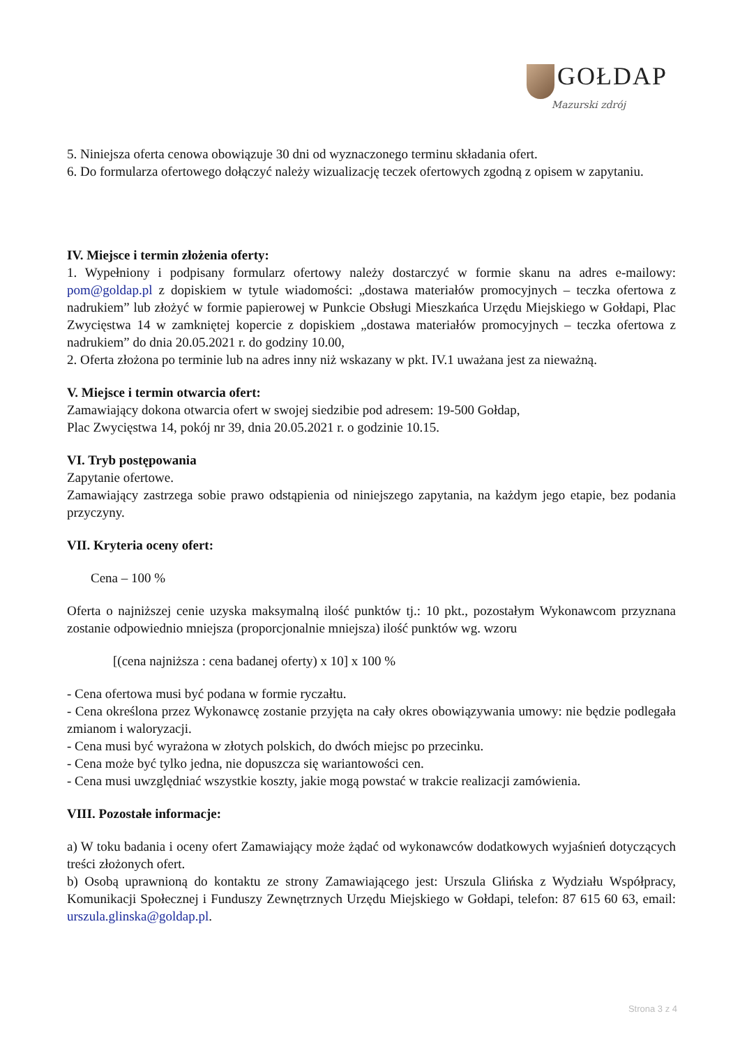GOŁDAP
Mazurski zdrój
5. Niniejsza oferta cenowa obowiązuje 30 dni od wyznaczonego terminu składania ofert.
6. Do formularza ofertowego dołączyć należy wizualizację teczek ofertowych zgodną z opisem w zapytaniu.
IV. Miejsce i termin złożenia oferty:
1. Wypełniony i podpisany formularz ofertowy należy dostarczyć w formie skanu na adres e-mailowy: pom@goldap.pl z dopiskiem w tytule wiadomości: „dostawa materiałów promocyjnych – teczka ofertowa z nadrukiem” lub złożyć w formie papierowej w Punkcie Obsługi Mieszkańca Urzędu Miejskiego w Gołdapi, Plac Zwycięstwa 14 w zamkniętej kopercie z dopiskiem „dostawa materiałów promocyjnych – teczka ofertowa z nadrukiem” do dnia 20.05.2021 r. do godziny 10.00,
2. Oferta złożona po terminie lub na adres inny niż wskazany w pkt. IV.1 uważana jest za nieważną.
V. Miejsce i termin otwarcia ofert:
Zamawiający dokona otwarcia ofert w swojej siedzibie pod adresem: 19-500 Gołdap,
Plac Zwycięstwa 14, pokój nr 39, dnia 20.05.2021 r. o godzinie 10.15.
VI. Tryb postępowania
Zapytanie ofertowe.
Zamawiający zastrzega sobie prawo odstąpienia od niniejszego zapytania, na każdym jego etapie, bez podania przyczyny.
VII. Kryteria oceny ofert:
Cena – 100 %
Oferta o najniższej cenie uzyska maksymalną ilość punktów tj.: 10 pkt., pozostałym Wykonawcom przyznana zostanie odpowiednio mniejsza (proporcjonalnie mniejsza) ilość punktów wg. wzoru
[(cena najniższa : cena badanej oferty) x 10] x 100 %
- Cena ofertowa musi być podana w formie ryczałtu.
- Cena określona przez Wykonawcę zostanie przyjęta na cały okres obowiązywania umowy: nie będzie podlegała zmianom i waloryzacji.
- Cena musi być wyrażona w złotych polskich, do dwóch miejsc po przecinku.
- Cena może być tylko jedna, nie dopuszcza się wariantowości cen.
- Cena musi uwzględniać wszystkie koszty, jakie mogą powstać w trakcie realizacji zamówienia.
VIII. Pozostałe informacje:
a) W toku badania i oceny ofert Zamawiający może żądać od wykonawców dodatkowych wyjaśnień dotyczących treści złożonych ofert.
b) Osobą uprawnioną do kontaktu ze strony Zamawiającego jest: Urszula Glińska z Wydziału Współpracy, Komunikacji Społecznej i Funduszy Zewnętrznych Urzędu Miejskiego w Gołdapi, telefon: 87 615 60 63, email: urszula.glinska@goldap.pl.
Strona 3 z 4